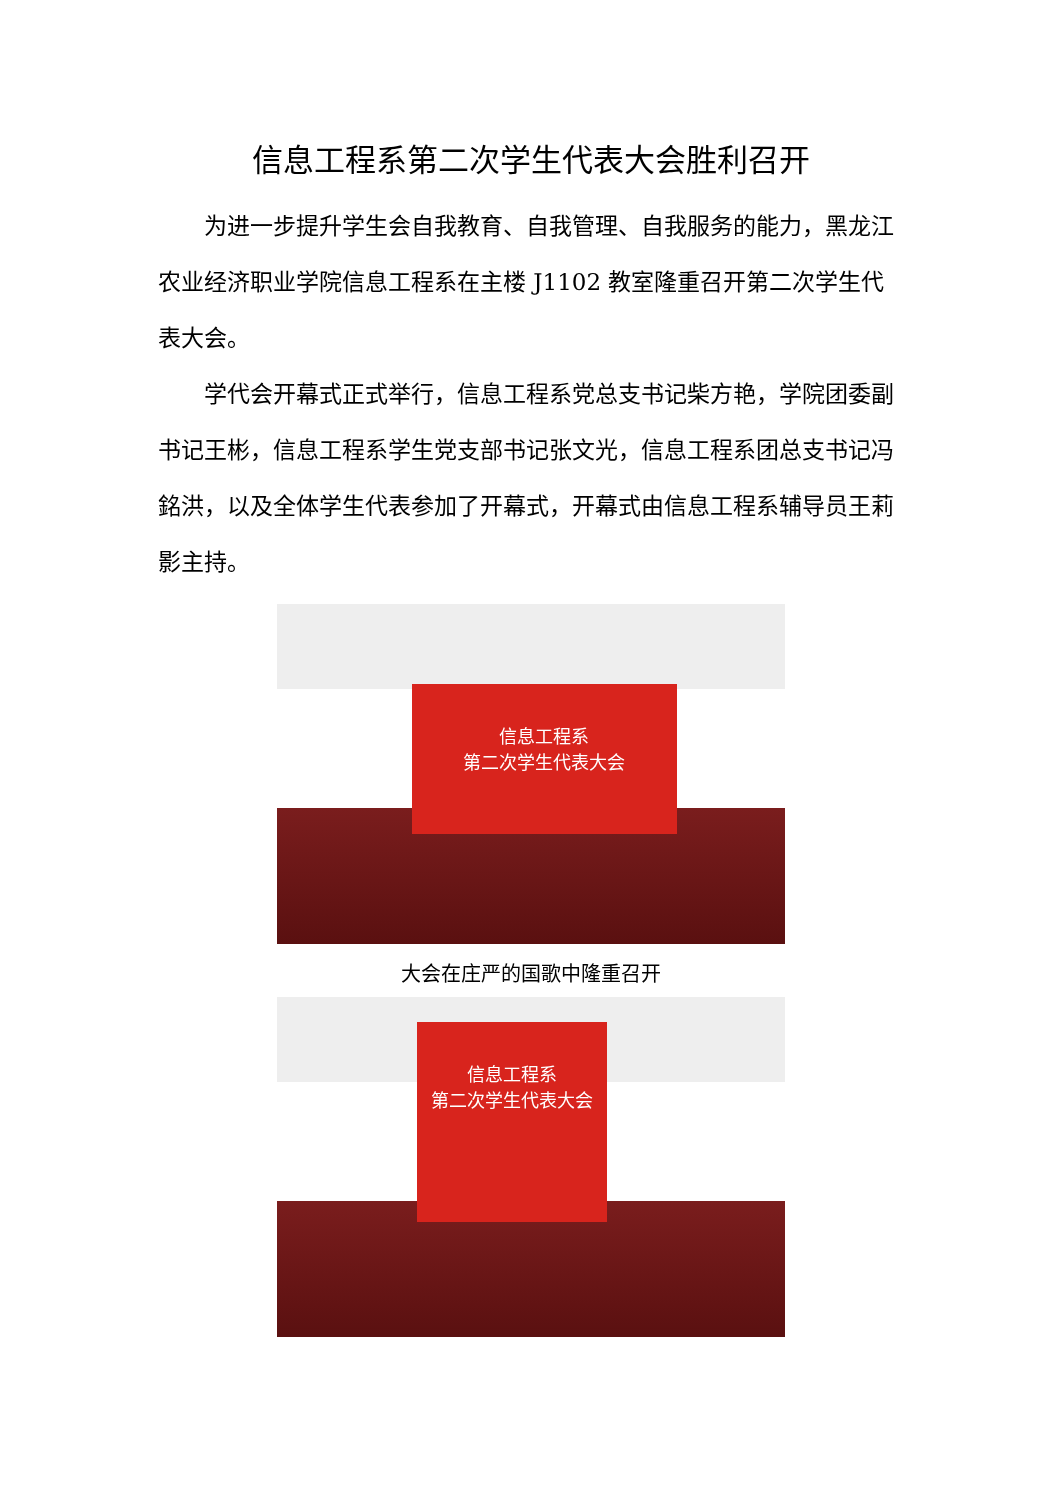信息工程系第二次学生代表大会胜利召开
为进一步提升学生会自我教育、自我管理、自我服务的能力，黑龙江农业经济职业学院信息工程系在主楼 J1102 教室隆重召开第二次学生代表大会。
学代会开幕式正式举行，信息工程系党总支书记柴方艳，学院团委副书记王彬，信息工程系学生党支部书记张文光，信息工程系团总支书记冯銘洪，以及全体学生代表参加了开幕式，开幕式由信息工程系辅导员王莉影主持。
信息工程系
第二次学生代表大会
大会在庄严的国歌中隆重召开
信息工程系
第二次学生代表大会